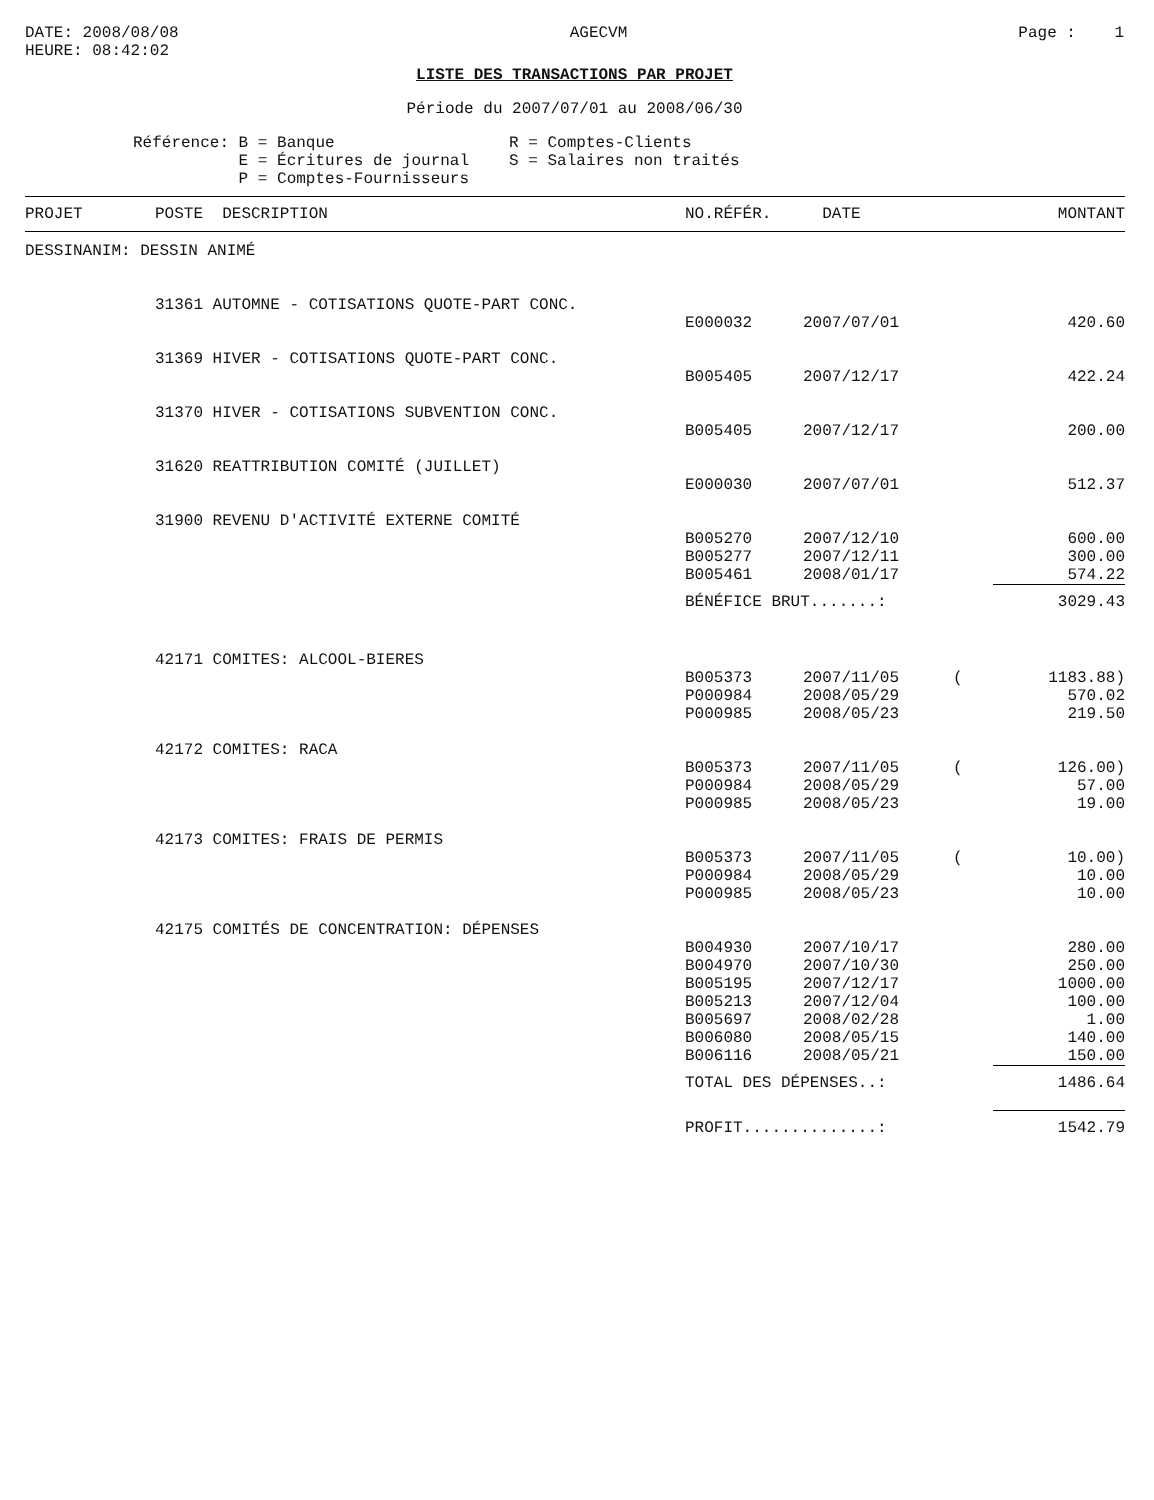DATE: 2008/08/08
HEURE: 08:42:02
AGECVM Page : 1
LISTE DES TRANSACTIONS PAR PROJET
Période du 2007/07/01 au 2008/06/30
Référence: B = Banque
E = Écritures de journal
P = Comptes-Fournisseurs
R = Comptes-Clients
S = Salaires non traités
| PROJET | POSTE DESCRIPTION | NO.RÉFÉR. | DATE | | MONTANT |
| --- | --- | --- | --- | --- | --- |
| DESSINANIM: DESSIN ANIMÉ | | | | | |
| | 31361 AUTOMNE - COTISATIONS QUOTE-PART CONC. | | | | |
| | | E000032 | 2007/07/01 | | 420.60 |
| | 31369 HIVER - COTISATIONS QUOTE-PART CONC. | | | | |
| | | B005405 | 2007/12/17 | | 422.24 |
| | 31370 HIVER - COTISATIONS SUBVENTION CONC. | | | | |
| | | B005405 | 2007/12/17 | | 200.00 |
| | 31620 REATTRIBUTION COMITÉ (JUILLET) | | | | |
| | | E000030 | 2007/07/01 | | 512.37 |
| | 31900 REVENU D'ACTIVITÉ EXTERNE COMITÉ | | | | |
| | | B005270 | 2007/12/10 | | 600.00 |
| | | B005277 | 2007/12/11 | | 300.00 |
| | | B005461 | 2008/01/17 | | 574.22 |
| | | BÉNÉFICE BRUT.......: | | | 3029.43 |
| | 42171 COMITES: ALCOOL-BIERES | | | | |
| | | B005373 | 2007/11/05 | ( | 1183.88) |
| | | P000984 | 2008/05/29 | | 570.02 |
| | | P000985 | 2008/05/23 | | 219.50 |
| | 42172 COMITES: RACA | | | | |
| | | B005373 | 2007/11/05 | ( | 126.00) |
| | | P000984 | 2008/05/29 | | 57.00 |
| | | P000985 | 2008/05/23 | | 19.00 |
| | 42173 COMITES: FRAIS DE PERMIS | | | | |
| | | B005373 | 2007/11/05 | ( | 10.00) |
| | | P000984 | 2008/05/29 | | 10.00 |
| | | P000985 | 2008/05/23 | | 10.00 |
| | 42175 COMITÉS DE CONCENTRATION: DÉPENSES | | | | |
| | | B004930 | 2007/10/17 | | 280.00 |
| | | B004970 | 2007/10/30 | | 250.00 |
| | | B005195 | 2007/12/17 | | 1000.00 |
| | | B005213 | 2007/12/04 | | 100.00 |
| | | B005697 | 2008/02/28 | | 1.00 |
| | | B006080 | 2008/05/15 | | 140.00 |
| | | B006116 | 2008/05/21 | | 150.00 |
| | | TOTAL DES DÉPENSES..: | | | 1486.64 |
| | | PROFIT..............: | | | 1542.79 |